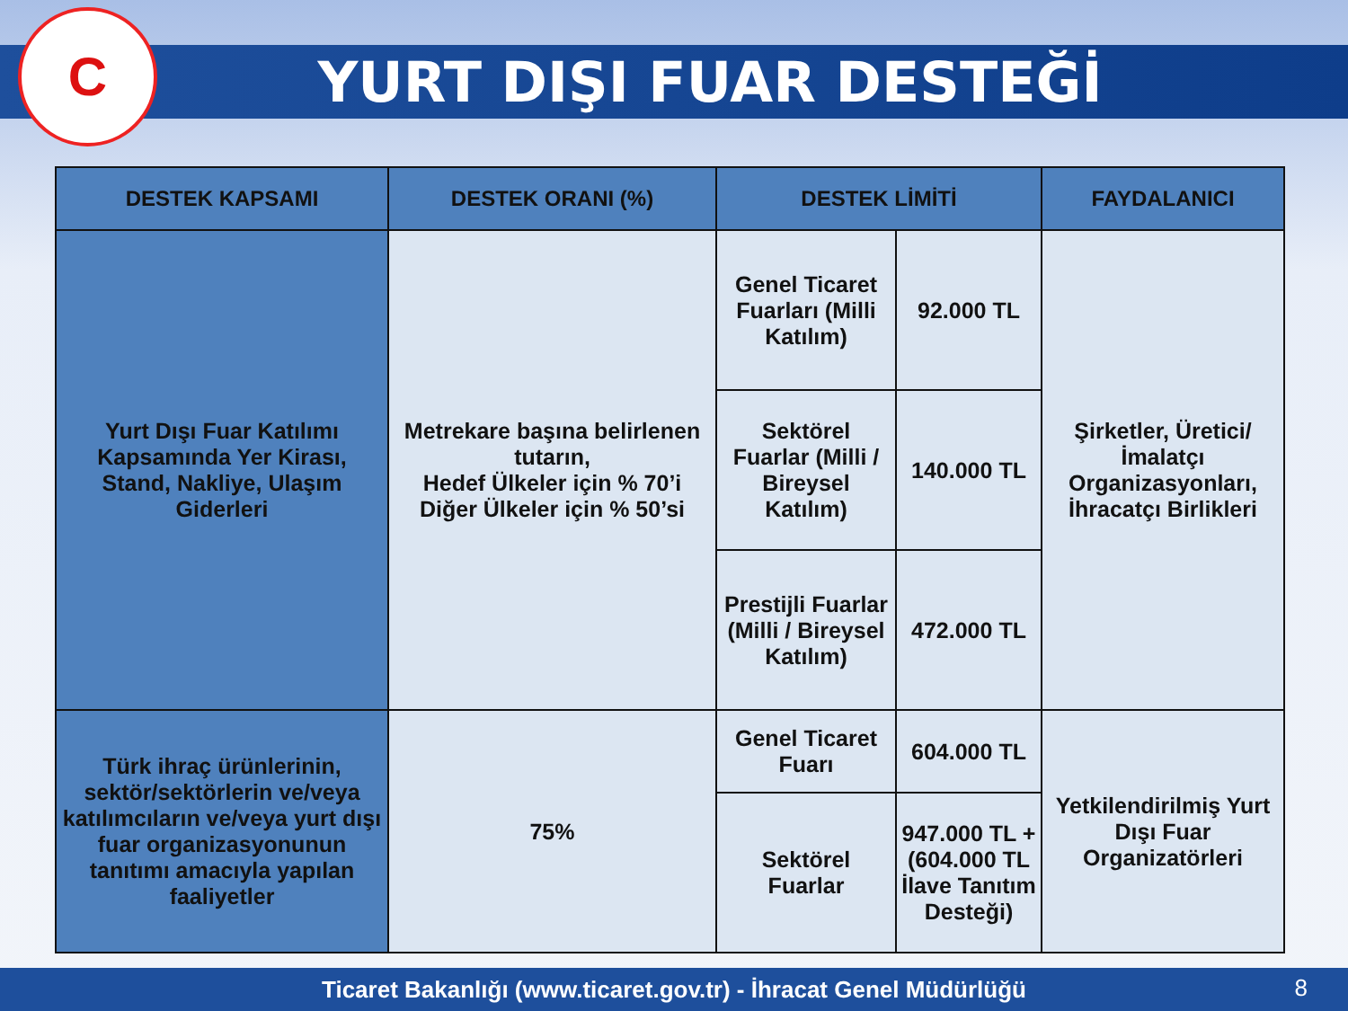C
YURT DIŞI FUAR DESTEĞİ
| DESTEK KAPSAMI | DESTEK ORANI (%) | DESTEK LİMİTİ | | FAYDALANICI |
| --- | --- | --- | --- | --- |
| Yurt Dışı Fuar Katılımı Kapsamında Yer Kirası, Stand, Nakliye, Ulaşım Giderleri | Metrekare başına belirlenen tutarın, Hedef Ülkeler için % 70’i Diğer Ülkeler için % 50’si | Genel Ticaret Fuarları (Milli Katılım) | 92.000 TL | Şirketler, Üretici/İmalatçı Organizasyonları, İhracatçı Birlikleri |
| | | Sektörel Fuarlar (Milli / Bireysel Katılım) | 140.000 TL | |
| | | Prestijli Fuarlar (Milli / Bireysel Katılım) | 472.000 TL | |
| Türk ihraç ürünlerinin, sektör/sektörlerin ve/veya katılımcıların ve/veya yurt dışı fuar organizasyonunun tanıtımı amacıyla yapılan faaliyetler | 75% | Genel Ticaret Fuarı | 604.000 TL | Yetkilendirilmiş Yurt Dışı Fuar Organizatörleri |
| | | Sektörel Fuarlar | 947.000 TL + (604.000 TL İlave Tanıtım Desteği) | |
Ticaret Bakanlığı (www.ticaret.gov.tr) - İhracat Genel Müdürlüğü
8